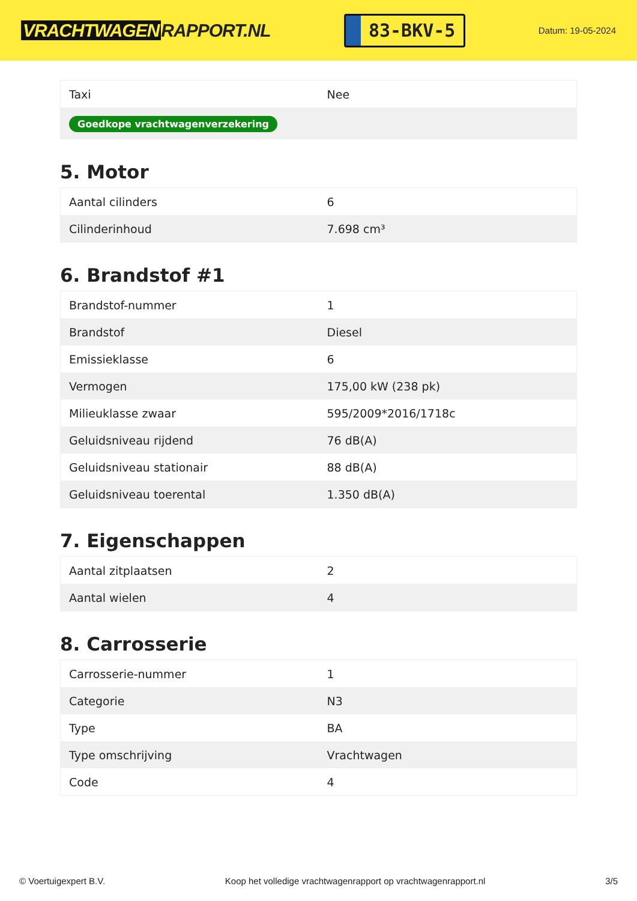VRACHTWAGEN RAPPORT.NL
83-BKV-5
Datum: 19-05-2024
| Taxi | Nee |
| Goedkope vrachtwagenverzekering | |
5. Motor
| Aantal cilinders | 6 |
| Cilinderinhoud | 7.698 cm³ |
6. Brandstof #1
| Brandstof-nummer | 1 |
| Brandstof | Diesel |
| Emissieklasse | 6 |
| Vermogen | 175,00 kW (238 pk) |
| Milieuklasse zwaar | 595/2009*2016/1718c |
| Geluidsniveau rijdend | 76 dB(A) |
| Geluidsniveau stationair | 88 dB(A) |
| Geluidsniveau toerental | 1.350 dB(A) |
7. Eigenschappen
| Aantal zitplaatsen | 2 |
| Aantal wielen | 4 |
8. Carrosserie
| Carrosserie-nummer | 1 |
| Categorie | N3 |
| Type | BA |
| Type omschrijving | Vrachtwagen |
| Code | 4 |
© Voertuigexpert B.V. Koop het volledige vrachtwagenrapport op vrachtwagenrapport.nl 3/5